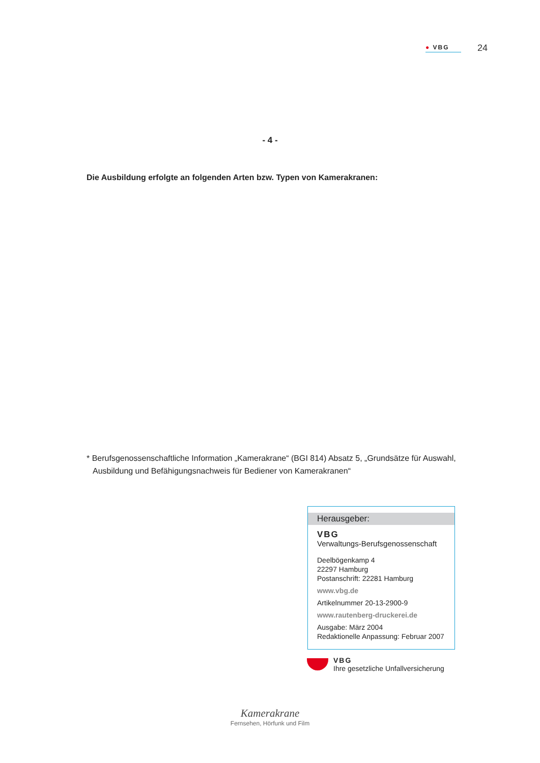● VBG
24
- 4 -
Die Ausbildung erfolgte an folgenden Arten bzw. Typen von Kamerakranen:
* Berufsgenossenschaftliche Information „Kamerakrane“ (BGI 814) Absatz 5, „Grundsätze für Auswahl, Ausbildung und Befähigungsnachweis für Bediener von Kamerakranen“
Herausgeber:
VBG
Verwaltungs-Berufsgenossenschaft
Deelbögenkamp 4
22297 Hamburg
Postanschrift: 22281 Hamburg
www.vbg.de
Artikelnummer 20-13-2900-9
www.rautenberg-druckerei.de
Ausgabe: März 2004
Redaktionelle Anpassung: Februar 2007
VBG
Ihre gesetzliche Unfallversicherung
Kamerakrane
Fernsehen, Hörfunk und Film